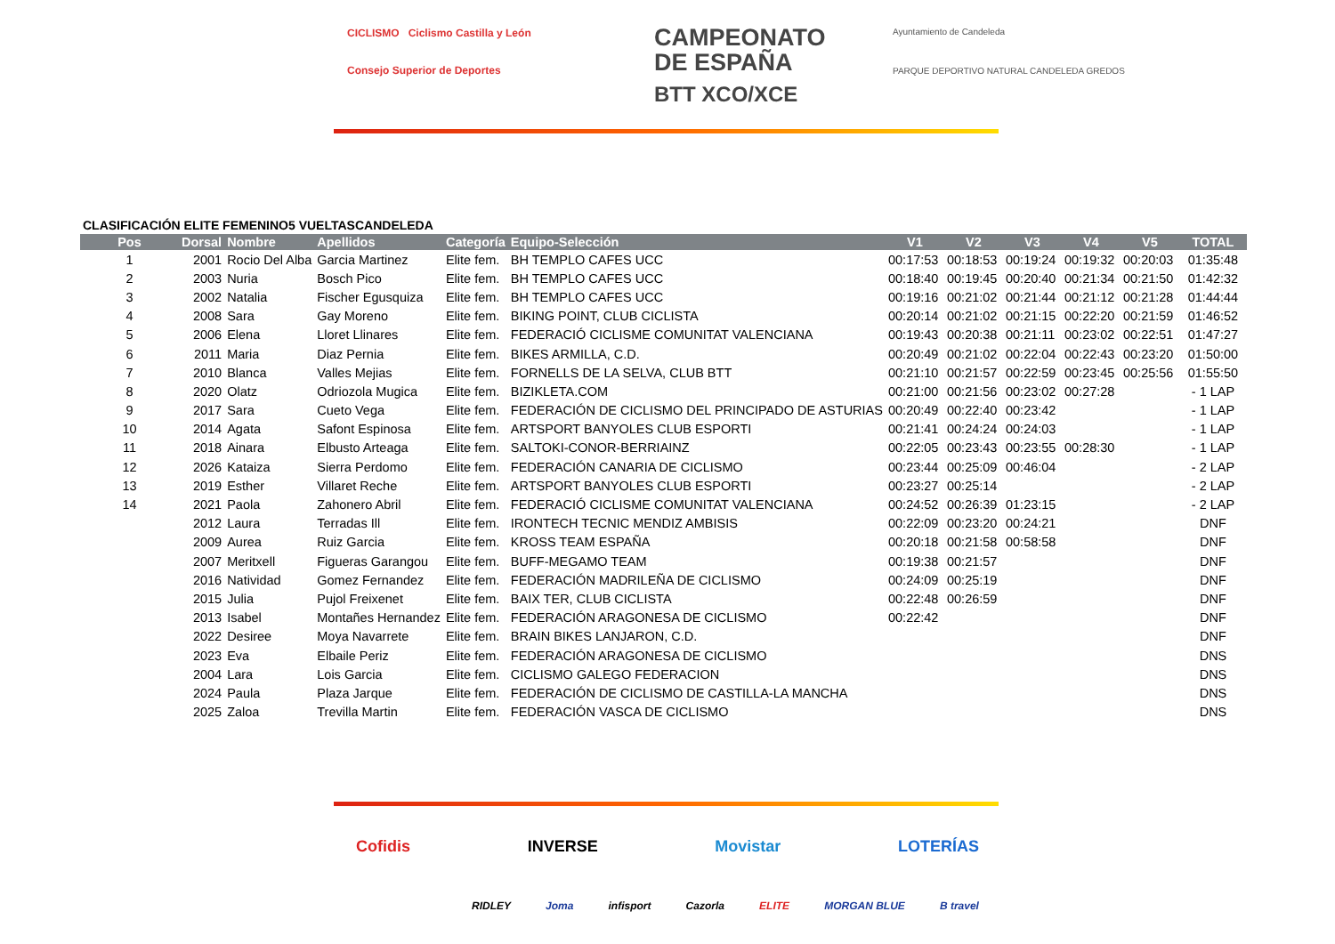CICLISMO Ciclismo Castilla y León
Consejo Superior de Deportes
CAMPEONATO
DE ESPAÑA
BTT XCO/XCE
Ayuntamiento de Candeleda
PARQUE DEPORTIVO NATURAL CANDELEDA GREDOS
CLASIFICACIÓN ELITE FEMENINO5 VUELTASCANDELEDA
| Pos | Dorsal | Nombre | Apellidos | Categoría | Equipo-Selección | V1 | V2 | V3 | V4 | V5 | TOTAL |
| --- | --- | --- | --- | --- | --- | --- | --- | --- | --- | --- | --- |
| 1 | 2001 | Rocio Del Alba | Garcia Martinez | Elite fem. | BH TEMPLO CAFES UCC | 00:17:53 | 00:18:53 | 00:19:24 | 00:19:32 | 00:20:03 | 01:35:48 |
| 2 | 2003 | Nuria | Bosch Pico | Elite fem. | BH TEMPLO CAFES UCC | 00:18:40 | 00:19:45 | 00:20:40 | 00:21:34 | 00:21:50 | 01:42:32 |
| 3 | 2002 | Natalia | Fischer Egusquiza | Elite fem. | BH TEMPLO CAFES UCC | 00:19:16 | 00:21:02 | 00:21:44 | 00:21:12 | 00:21:28 | 01:44:44 |
| 4 | 2008 | Sara | Gay Moreno | Elite fem. | BIKING POINT, CLUB CICLISTA | 00:20:14 | 00:21:02 | 00:21:15 | 00:22:20 | 00:21:59 | 01:46:52 |
| 5 | 2006 | Elena | Lloret Llinares | Elite fem. | FEDERACIÓ CICLISME COMUNITAT VALENCIANA | 00:19:43 | 00:20:38 | 00:21:11 | 00:23:02 | 00:22:51 | 01:47:27 |
| 6 | 2011 | Maria | Diaz Pernia | Elite fem. | BIKES ARMILLA, C.D. | 00:20:49 | 00:21:02 | 00:22:04 | 00:22:43 | 00:23:20 | 01:50:00 |
| 7 | 2010 | Blanca | Valles Mejias | Elite fem. | FORNELLS DE LA SELVA, CLUB BTT | 00:21:10 | 00:21:57 | 00:22:59 | 00:23:45 | 00:25:56 | 01:55:50 |
| 8 | 2020 | Olatz | Odriozola Mugica | Elite fem. | BIZIKLETA.COM | 00:21:00 | 00:21:56 | 00:23:02 | 00:27:28 | | - 1 LAP |
| 9 | 2017 | Sara | Cueto Vega | Elite fem. | FEDERACIÓN DE CICLISMO DEL PRINCIPADO DE ASTURIAS | 00:20:49 | 00:22:40 | 00:23:42 | | | - 1 LAP |
| 10 | 2014 | Agata | Safont Espinosa | Elite fem. | ARTSPORT BANYOLES CLUB ESPORTI | 00:21:41 | 00:24:24 | 00:24:03 | | | - 1 LAP |
| 11 | 2018 | Ainara | Elbusto Arteaga | Elite fem. | SALTOKI-CONOR-BERRIAINZ | 00:22:05 | 00:23:43 | 00:23:55 | 00:28:30 | | - 1 LAP |
| 12 | 2026 | Kataiza | Sierra Perdomo | Elite fem. | FEDERACIÓN CANARIA DE CICLISMO | 00:23:44 | 00:25:09 | 00:46:04 | | | - 2 LAP |
| 13 | 2019 | Esther | Villaret Reche | Elite fem. | ARTSPORT BANYOLES CLUB ESPORTI | 00:23:27 | 00:25:14 | | | | - 2 LAP |
| 14 | 2021 | Paola | Zahonero Abril | Elite fem. | FEDERACIÓ CICLISME COMUNITAT VALENCIANA | 00:24:52 | 00:26:39 | 01:23:15 | | | - 2 LAP |
| | 2012 | Laura | Terradas Ill | Elite fem. | IRONTECH TECNIC MENDIZ AMBISIS | 00:22:09 | 00:23:20 | 00:24:21 | | | DNF |
| | 2009 | Aurea | Ruiz Garcia | Elite fem. | KROSS TEAM ESPAÑA | 00:20:18 | 00:21:58 | 00:58:58 | | | DNF |
| | 2007 | Meritxell | Figueras Garangou | Elite fem. | BUFF-MEGAMO TEAM | 00:19:38 | 00:21:57 | | | | DNF |
| | 2016 | Natividad | Gomez Fernandez | Elite fem. | FEDERACIÓN MADRILEÑA DE CICLISMO | 00:24:09 | 00:25:19 | | | | DNF |
| | 2015 | Julia | Pujol Freixenet | Elite fem. | BAIX TER, CLUB CICLISTA | 00:22:48 | 00:26:59 | | | | DNF |
| | 2013 | Isabel | Montañes Hernandez | Elite fem. | FEDERACIÓN ARAGONESA DE CICLISMO | 00:22:42 | | | | | DNF |
| | 2022 | Desiree | Moya Navarrete | Elite fem. | BRAIN BIKES LANJARON, C.D. | | | | | | DNF |
| | 2023 | Eva | Elbaile Periz | Elite fem. | FEDERACIÓN ARAGONESA DE CICLISMO | | | | | | DNS |
| | 2004 | Lara | Lois Garcia | Elite fem. | CICLISMO GALEGO FEDERACION | | | | | | DNS |
| | 2024 | Paula | Plaza Jarque | Elite fem. | FEDERACIÓN DE CICLISMO DE CASTILLA-LA MANCHA | | | | | | DNS |
| | 2025 | Zaloa | Trevilla Martin | Elite fem. | FEDERACIÓN VASCA DE CICLISMO | | | | | | DNS |
Cofidis INVERSE Movistar LOTERÍAS
RIDLEY Joma infisport Cazorla ELITE MORGAN BLUE B travel